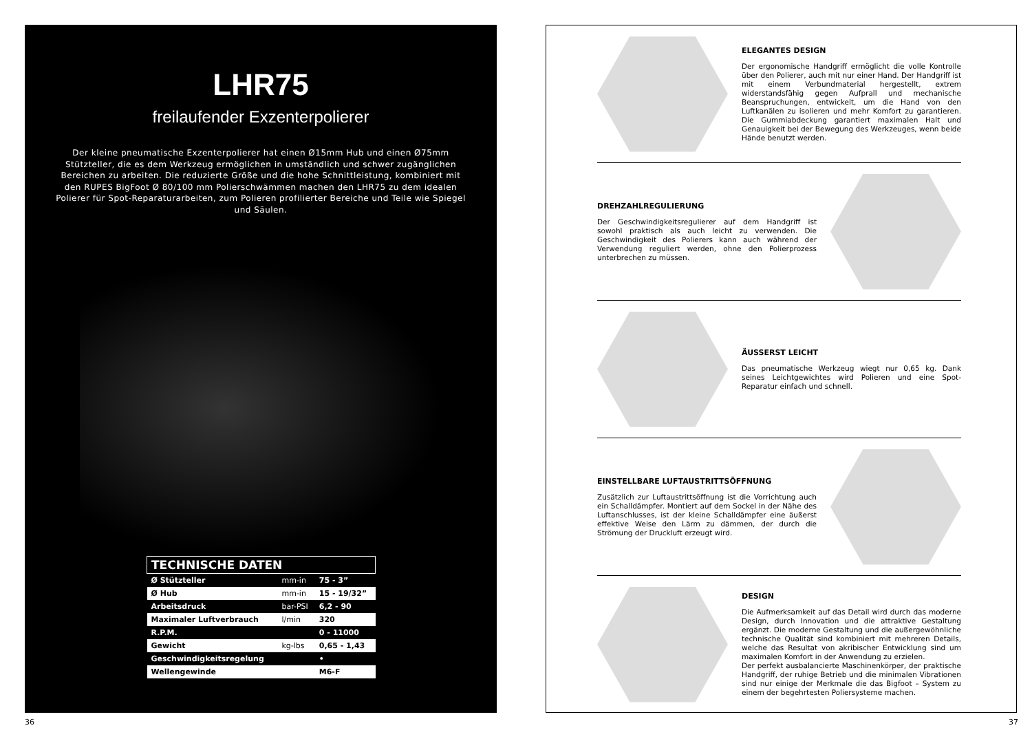LHR75
freilaufender Exzenterpolierer
Der kleine pneumatische Exzenterpolierer hat einen Ø15mm Hub und einen Ø75mm Stützteller, die es dem Werkzeug ermöglichen in umständlich und schwer zugänglichen Bereichen zu arbeiten. Die reduzierte Größe und die hohe Schnittleistung, kombiniert mit den RUPES BigFoot Ø 80/100 mm Polierschwämmen machen den LHR75 zu dem idealen Polierer für Spot-Reparaturarbeiten, zum Polieren profilierter Bereiche und Teile wie Spiegel und Säulen.
| TECHNISCHE DATEN | | |
| --- | --- | --- |
| Ø Stützteller | mm-in | 75 - 3” |
| Ø Hub | mm-in | 15 - 19/32” |
| Arbeitsdruck | bar-PSI | 6,2 - 90 |
| Maximaler Luftverbrauch | l/min | 320 |
| R.P.M. | | 0 - 11000 |
| Gewicht | kg-lbs | 0,65 - 1,43 |
| Geschwindigkeitsregelung | | • |
| Wellengewinde | | M6-F |
ELEGANTES DESIGN
Der ergonomische Handgriff ermöglicht die volle Kontrolle über den Polierer, auch mit nur einer Hand. Der Handgriff ist mit einem Verbundmaterial hergestellt, extrem widerstandsfähig gegen Aufprall und mechanische Beanspruchungen, entwickelt, um die Hand von den Luftkanälen zu isolieren und mehr Komfort zu garantieren. Die Gummiabdeckung garantiert maximalen Halt und Genauigkeit bei der Bewegung des Werkzeuges, wenn beide Hände benutzt werden.
DREHZAHLREGULIERUNG
Der Geschwindigkeitsregulierer auf dem Handgriff ist sowohl praktisch als auch leicht zu verwenden. Die Geschwindigkeit des Polierers kann auch während der Verwendung reguliert werden, ohne den Polierprozess unterbrechen zu müssen.
ÄUSSERST LEICHT
Das pneumatische Werkzeug wiegt nur 0,65 kg. Dank seines Leichtgewichtes wird Polieren und eine Spot-Reparatur einfach und schnell.
EINSTELLBARE LUFTAUSTRITTSÖFFNUNG
Zusätzlich zur Luftaustrittsöffnung ist die Vorrichtung auch ein Schalldämpfer. Montiert auf dem Sockel in der Nähe des Luftanschlusses, ist der kleine Schalldämpfer eine äußerst effektive Weise den Lärm zu dämmen, der durch die Strömung der Druckluft erzeugt wird.
DESIGN
Die Aufmerksamkeit auf das Detail wird durch das moderne Design, durch Innovation und die attraktive Gestaltung ergänzt. Die moderne Gestaltung und die außergewöhnliche technische Qualität sind kombiniert mit mehreren Details, welche das Resultat von akribischer Entwicklung sind um maximalen Komfort in der Anwendung zu erzielen.
Der perfekt ausbalancierte Maschinenkörper, der praktische Handgriff, der ruhige Betrieb und die minimalen Vibrationen sind nur einige der Merkmale die das Bigfoot – System zu einem der begehrtesten Poliersysteme machen.
36 37